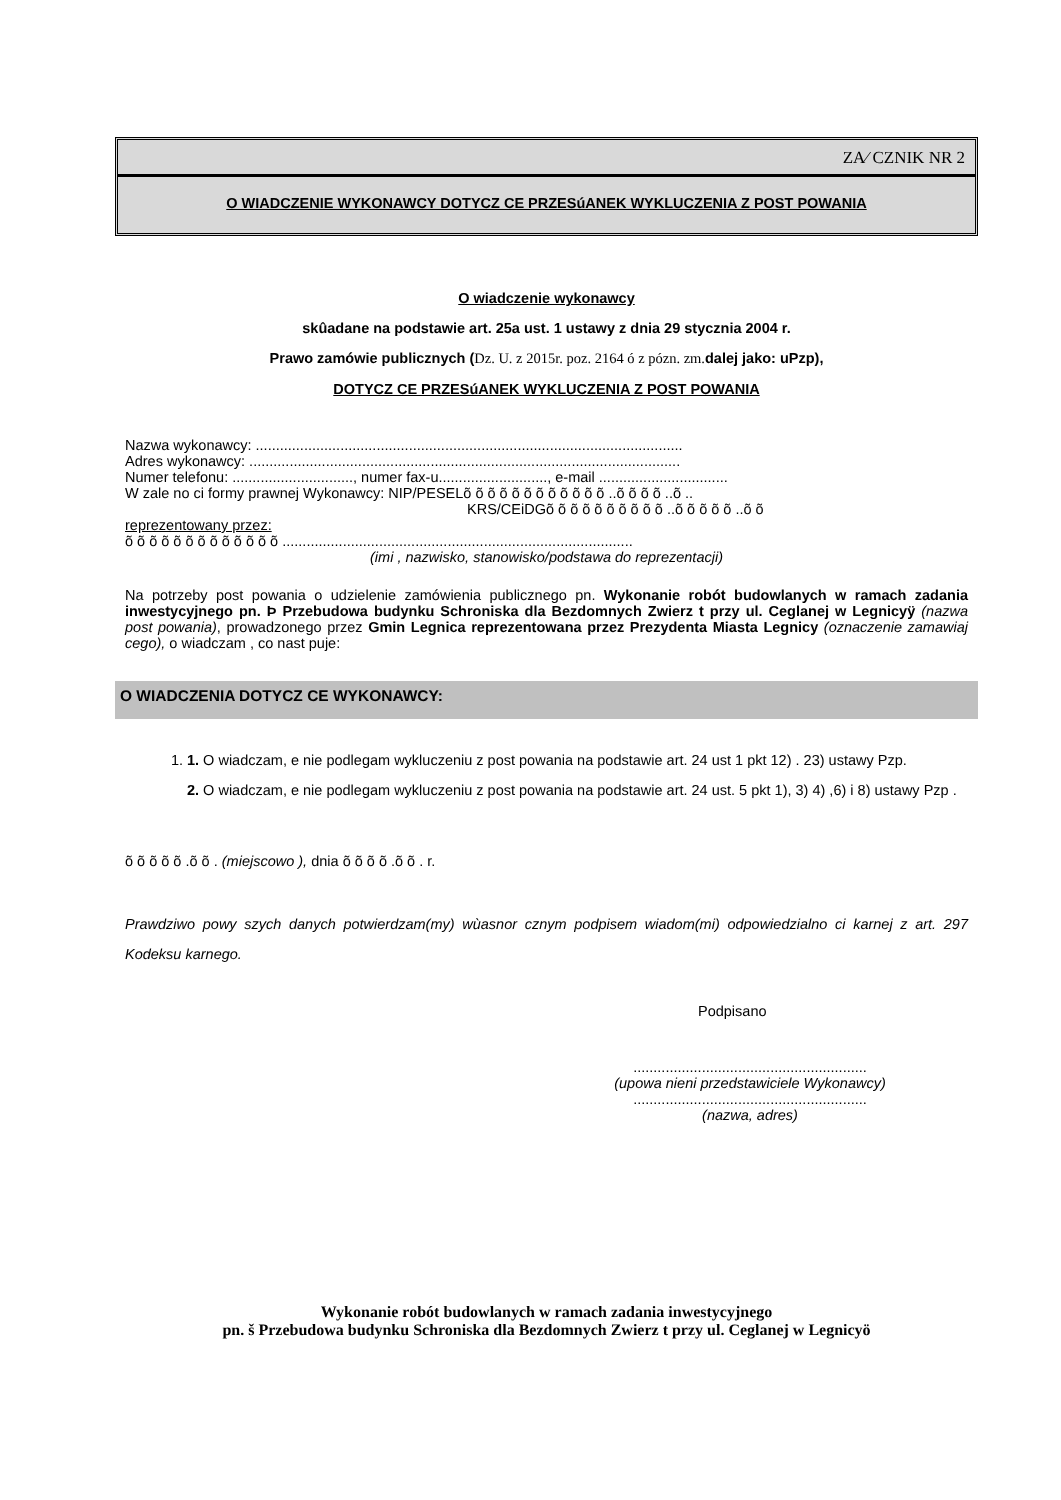ZA⁄ CZNIK NR 2
O WIADCZENIE WYKONAWCY DOTYCZ CE PRZESúANEK WYKLUCZENIA Z POST POWANIA
O wiadczenie wykonawcy
skûadane na podstawie art. 25a ust. 1 ustawy z dnia 29 stycznia 2004 r.
Prawo zamówie publicznych (Dz. U. z 2015r. poz. 2164 ó z pózn. zm. dalej jako: uPzp),
DOTYCZ CE PRZESúANEK WYKLUCZENIA Z POST POWANIA
Nazwa wykonawcy: ..........................................................................................................
Adres wykonawcy: ...........................................................................................................
Numer telefonu: .............................., numer fax-u..........................., e-mail ................................
W zale no ci formy prawnej Wykonawcy: NIP/PESELõ õ õ õ õ õ õ õ õ õ õ õ ..õ õ õ õ ..õ ..
KRS/CEiDGõ õ õ õ õ õ õ õ õ õ ..õ õ õ õ õ ..õ õ
reprezentowany przez:
õ õ õ õ õ õ õ õ õ õ õ õ õ .......................................................................................
(imi , nazwisko, stanowisko/podstawa do reprezentacji)
Na potrzeby post powania o udzielenie zamówienia publicznego pn. Wykonanie robót budowlanych w ramach zadania inwestycyjnego pn. Þ Przebudowa budynku Schroniska dla Bezdomnych Zwierz t przy ul. Ceglanej w Legnicyÿ (nazwa post powania), prowadzonego przez Gmin Legnica reprezentowana przez Prezydenta Miasta Legnicy (oznaczenie zamawiaj cego), o wiadczam , co nast puje:
O WIADCZENIA DOTYCZ CE WYKONAWCY:
1. 1. O wiadczam, e nie podlegam wykluczeniu z post powania na podstawie art. 24 ust 1 pkt 12) . 23) ustawy Pzp.
2. O wiadczam, e nie podlegam wykluczeniu z post powania na podstawie art. 24 ust. 5 pkt 1), 3) 4) ,6) i 8) ustawy Pzp .
õ õ õ õ õ .õ õ . (miejscowo ), dnia õ õ õ õ .õ õ . r.
Prawdziwo powy szych danych potwierdzam(my) wùasnor cznym podpisem wiadom(mi) odpowiedzialno ci karnej z art. 297 Kodeksu karnego.
Podpisano
..........................................................
(upowa nieni przedstawiciele Wykonawcy)
..........................................................
(nazwa, adres)
Wykonanie robót budowlanych w ramach zadania inwestycyjnego
pn. š Przebudowa budynku Schroniska dla Bezdomnych Zwierz t przy ul. Ceglanej w Legnicyö